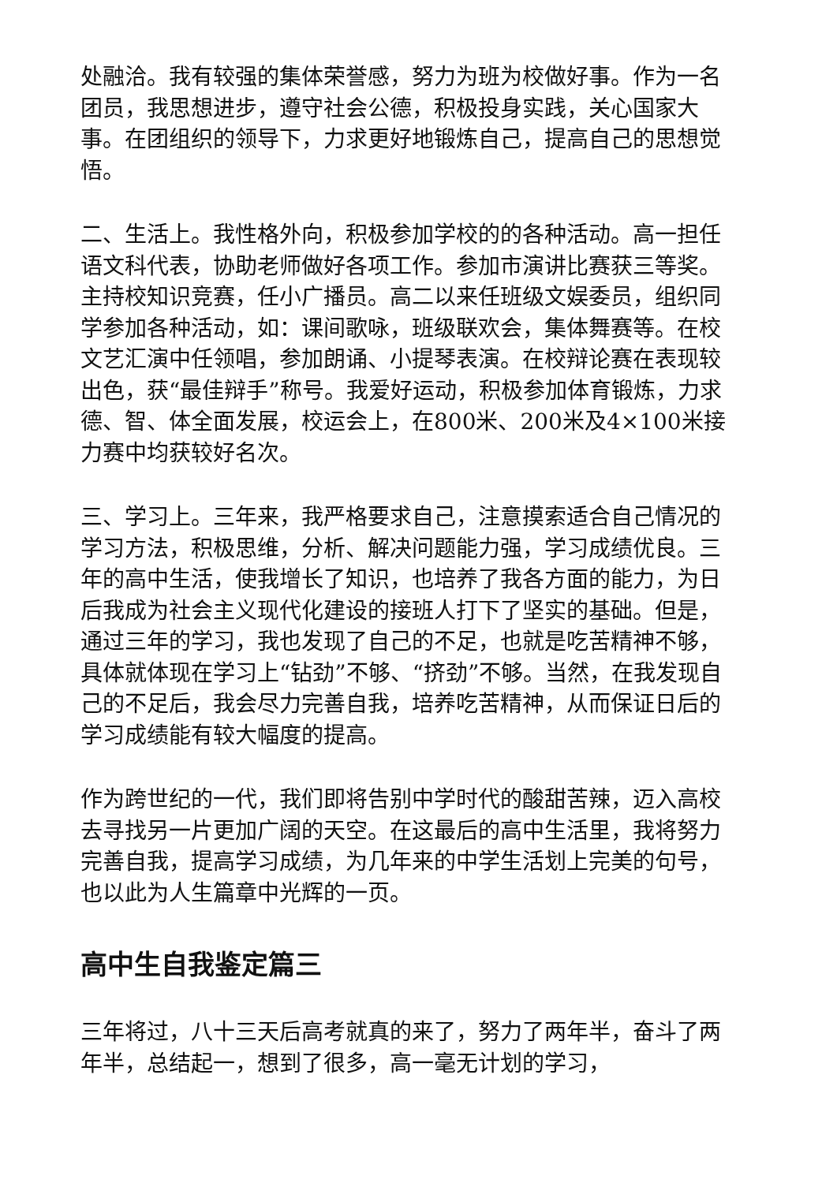处融洽。我有较强的集体荣誉感，努力为班为校做好事。作为一名团员，我思想进步，遵守社会公德，积极投身实践，关心国家大事。在团组织的领导下，力求更好地锻炼自己，提高自己的思想觉悟。
二、生活上。我性格外向，积极参加学校的的各种活动。高一担任语文科代表，协助老师做好各项工作。参加市演讲比赛获三等奖。主持校知识竞赛，任小广播员。高二以来任班级文娱委员，组织同学参加各种活动，如：课间歌咏，班级联欢会，集体舞赛等。在校文艺汇演中任领唱，参加朗诵、小提琴表演。在校辩论赛在表现较出色，获“最佳辩手”称号。我爱好运动，积极参加体育锻炼，力求德、智、体全面发展，校运会上，在800米、200米及4×100米接力赛中均获较好名次。
三、学习上。三年来，我严格要求自己，注意摸索适合自己情况的学习方法，积极思维，分析、解决问题能力强，学习成绩优良。三年的高中生活，使我增长了知识，也培养了我各方面的能力，为日后我成为社会主义现代化建设的接班人打下了坚实的基础。但是，通过三年的学习，我也发现了自己的不足，也就是吃苦精神不够，具体就体现在学习上“钻劲”不够、“挤劲”不够。当然，在我发现自己的不足后，我会尽力完善自我，培养吃苦精神，从而保证日后的学习成绩能有较大幅度的提高。
作为跨世纪的一代，我们即将告别中学时代的酸甜苦辣，迈入高校去寻找另一片更加广阔的天空。在这最后的高中生活里，我将努力完善自我，提高学习成绩，为几年来的中学生活划上完美的句号，也以此为人生篇章中光辉的一页。
高中生自我鉴定篇三
三年将过，八十三天后高考就真的来了，努力了两年半，奋斗了两年半，总结起一，想到了很多，高一毫无计划的学习，